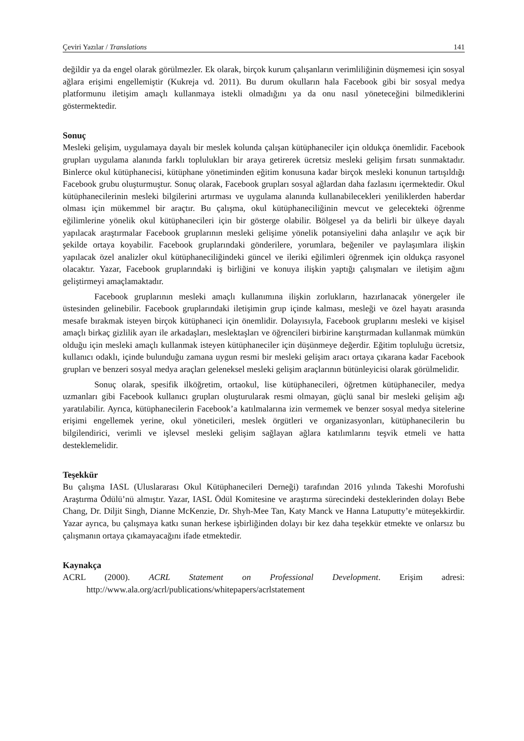Çeviri Yazılar / Translations 141
değildir ya da engel olarak görülmezler. Ek olarak, birçok kurum çalışanların verimliliğinin düşmemesi için sosyal ağlara erişimi engellemiştir (Kukreja vd. 2011). Bu durum okulların hala Facebook gibi bir sosyal medya platformunu iletişim amaçlı kullanmaya istekli olmadığını ya da onu nasıl yöneteceğini bilmediklerini göstermektedir.
Sonuç
Mesleki gelişim, uygulamaya dayalı bir meslek kolunda çalışan kütüphaneciler için oldukça önemlidir. Facebook grupları uygulama alanında farklı toplulukları bir araya getirerek ücretsiz mesleki gelişim fırsatı sunmaktadır. Binlerce okul kütüphanecisi, kütüphane yönetiminden eğitim konusuna kadar birçok mesleki konunun tartışıldığı Facebook grubu oluşturmuştur. Sonuç olarak, Facebook grupları sosyal ağlardan daha fazlasını içermektedir. Okul kütüphanecilerinin mesleki bilgilerini artırması ve uygulama alanında kullanabilecekleri yeniliklerden haberdar olması için mükemmel bir araçtır. Bu çalışma, okul kütüphaneciliğinin mevcut ve gelecekteki öğrenme eğilimlerine yönelik okul kütüphanecileri için bir gösterge olabilir. Bölgesel ya da belirli bir ülkeye dayalı yapılacak araştırmalar Facebook gruplarının mesleki gelişime yönelik potansiyelini daha anlaşılır ve açık bir şekilde ortaya koyabilir. Facebook gruplarındaki gönderilere, yorumlara, beğeniler ve paylaşımlara ilişkin yapılacak özel analizler okul kütüphaneciliğindeki güncel ve ileriki eğilimleri öğrenmek için oldukça rasyonel olacaktır. Yazar, Facebook gruplarındaki iş birliğini ve konuya ilişkin yaptığı çalışmaları ve iletişim ağını geliştirmeyi amaçlamaktadır.
Facebook gruplarının mesleki amaçlı kullanımına ilişkin zorlukların, hazırlanacak yönergeler ile üstesinden gelinebilir. Facebook gruplarındaki iletişimin grup içinde kalması, mesleği ve özel hayatı arasında mesafe bırakmak isteyen birçok kütüphaneci için önemlidir. Dolayısıyla, Facebook gruplarını mesleki ve kişisel amaçlı birkaç gizlilik ayarı ile arkadaşları, meslektaşları ve öğrencileri birbirine karıştırmadan kullanmak mümkün olduğu için mesleki amaçlı kullanmak isteyen kütüphaneciler için düşünmeye değerdir. Eğitim topluluğu ücretsiz, kullanıcı odaklı, içinde bulunduğu zamana uygun resmi bir mesleki gelişim aracı ortaya çıkarana kadar Facebook grupları ve benzeri sosyal medya araçları geleneksel mesleki gelişim araçlarının bütünleyicisi olarak görülmelidir.
Sonuç olarak, spesifik ilköğretim, ortaokul, lise kütüphanecileri, öğretmen kütüphaneciler, medya uzmanları gibi Facebook kullanıcı grupları oluşturularak resmi olmayan, güçlü sanal bir mesleki gelişim ağı yaratılabilir. Ayrıca, kütüphanecilerin Facebook’a katılmalarına izin vermemek ve benzer sosyal medya sitelerine erişimi engellemek yerine, okul yöneticileri, meslek örgütleri ve organizasyonları, kütüphanecilerin bu bilgilendirici, verimli ve işlevsel mesleki gelişim sağlayan ağlara katılımlarını teşvik etmeli ve hatta desteklemelidir.
Teşekkür
Bu çalışma IASL (Uluslararası Okul Kütüphanecileri Derneği) tarafından 2016 yılında Takeshi Morofushi Araştırma Ödülü’nü almıştır. Yazar, IASL Ödül Komitesine ve araştırma sürecindeki desteklerinden dolayı Bebe Chang, Dr. Diljit Singh, Dianne McKenzie, Dr. Shyh-Mee Tan, Katy Manck ve Hanna Latuputty’e müteşekkirdir. Yazar ayrıca, bu çalışmaya katkı sunan herkese işbirliğinden dolayı bir kez daha teşekkür etmekte ve onlarsız bu çalışmanın ortaya çıkamayacağını ifade etmektedir.
Kaynakça
ACRL (2000). ACRL Statement on Professional Development. Erişim adresi: http://www.ala.org/acrl/publications/whitepapers/acrlstatement